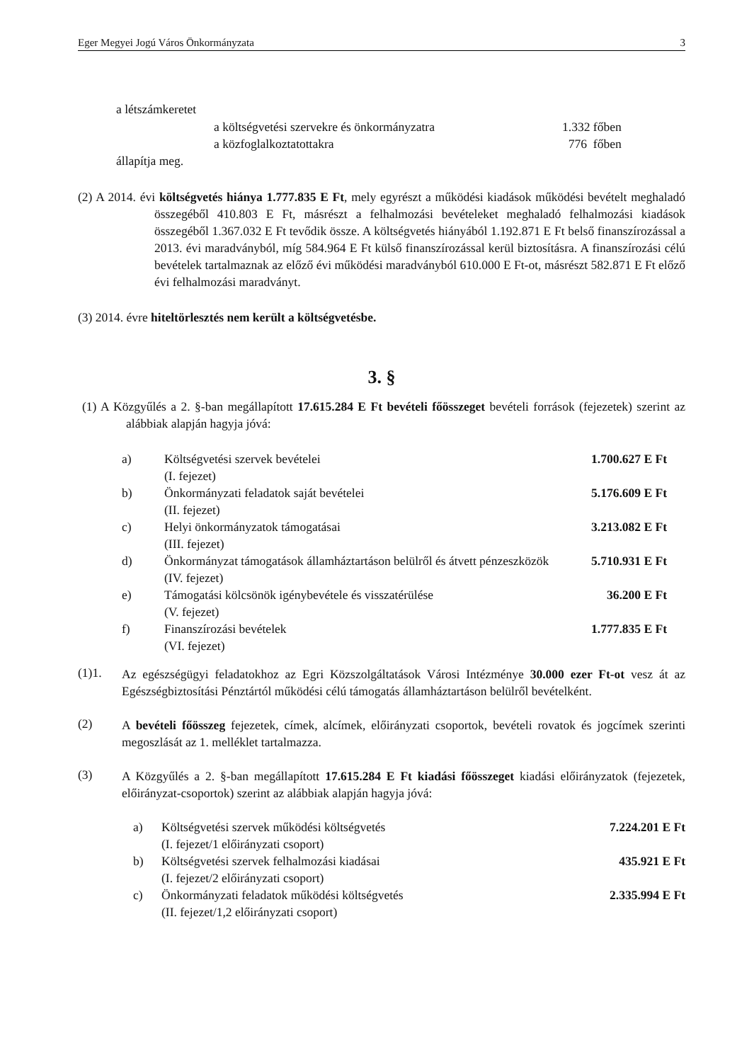Eger Megyei Jogú Város Önkormányzata 3
a létszámkeretet
| a költségvetési szervekre és önkormányzatra | 1.332 főben |
| a közfoglalkoztatottakra | 776 főben |
állapítja meg.
(2) A 2014. évi költségvetés hiánya 1.777.835 E Ft, mely egyrészt a működési kiadások működési bevételt meghaladó összegéből 410.803 E Ft, másrészt a felhalmozási bevételeket meghaladó felhalmozási kiadások összegéből 1.367.032 E Ft tevődik össze. A költségvetés hiányából 1.192.871 E Ft belső finanszírozással a 2013. évi maradványból, míg 584.964 E Ft külső finanszírozással kerül biztosításra. A finanszírozási célú bevételek tartalmaznak az előző évi működési maradványból 610.000 E Ft-ot, másrészt 582.871 E Ft előző évi felhalmozási maradványt.
(3) 2014. évre hiteltörlesztés nem került a költségvetésbe.
3. §
(1) A Közgyűlés a 2. §-ban megállapított 17.615.284 E Ft bevételi főösszeget bevételi források (fejezetek) szerint az alábbiak alapján hagyja jóvá:
| a) | Költségvetési szervek bevételei (I. fejezet) | 1.700.627 E Ft |
| b) | Önkormányzati feladatok saját bevételei (II. fejezet) | 5.176.609 E Ft |
| c) | Helyi önkormányzatok támogatásai (III. fejezet) | 3.213.082 E Ft |
| d) | Önkormányzat támogatások államháztartáson belülről és átvett pénzeszközök (IV. fejezet) | 5.710.931 E Ft |
| e) | Támogatási kölcsönök igénybevétele és visszatérülése (V. fejezet) | 36.200 E Ft |
| f) | Finanszírozási bevételek (VI. fejezet) | 1.777.835 E Ft |
(1)1.
Az egészségügyi feladatokhoz az Egri Közszolgáltatások Városi Intézménye 30.000 ezer Ft-ot vesz át az Egészségbiztosítási Pénztártól működési célú támogatás államháztartáson belülről bevételként.
(2)
A bevételi főösszeg fejezetek, címek, alcímek, előirányzati csoportok, bevételi rovatok és jogcímek szerinti megoszlását az 1. melléklet tartalmazza.
(3)
A Közgyűlés a 2. §-ban megállapított 17.615.284 E Ft kiadási főösszeget kiadási előirányzatok (fejezetek, előirányzat-csoportok) szerint az alábbiak alapján hagyja jóvá:
| a) | Költségvetési szervek működési költségvetés (I. fejezet/1 előirányzati csoport) | 7.224.201 E Ft |
| b) | Költségvetési szervek felhalmozási kiadásai (I. fejezet/2 előirányzati csoport) | 435.921 E Ft |
| c) | Önkormányzati feladatok működési költségvetés (II. fejezet/1,2 előirányzati csoport) | 2.335.994 E Ft |